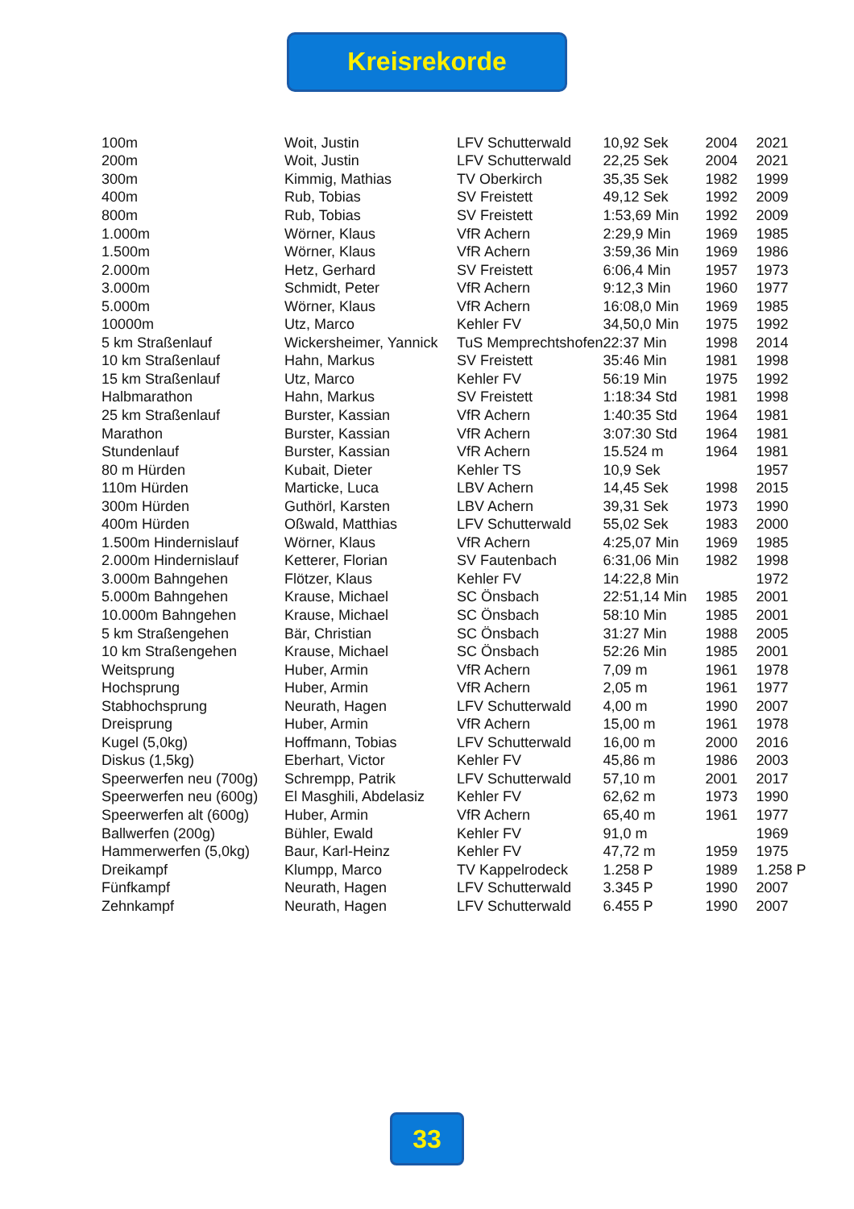Kreisrekorde
| 100m | Woit, Justin | LFV Schutterwald | 10,92 Sek | 2004 | 2021 |
| 200m | Woit, Justin | LFV Schutterwald | 22,25 Sek | 2004 | 2021 |
| 300m | Kimmig, Mathias | TV Oberkirch | 35,35 Sek | 1982 | 1999 |
| 400m | Rub, Tobias | SV Freistett | 49,12 Sek | 1992 | 2009 |
| 800m | Rub, Tobias | SV Freistett | 1:53,69 Min | 1992 | 2009 |
| 1.000m | Wörner, Klaus | VfR Achern | 2:29,9 Min | 1969 | 1985 |
| 1.500m | Wörner, Klaus | VfR Achern | 3:59,36 Min | 1969 | 1986 |
| 2.000m | Hetz, Gerhard | SV Freistett | 6:06,4 Min | 1957 | 1973 |
| 3.000m | Schmidt, Peter | VfR Achern | 9:12,3 Min | 1960 | 1977 |
| 5.000m | Wörner, Klaus | VfR Achern | 16:08,0 Min | 1969 | 1985 |
| 10000m | Utz, Marco | Kehler FV | 34,50,0 Min | 1975 | 1992 |
| 5 km Straßenlauf | Wickersheimer, Yannick | TuS Memprechtshofen | 22:37 Min | 1998 | 2014 |
| 10 km Straßenlauf | Hahn, Markus | SV Freistett | 35:46 Min | 1981 | 1998 |
| 15 km Straßenlauf | Utz, Marco | Kehler FV | 56:19 Min | 1975 | 1992 |
| Halbmarathon | Hahn, Markus | SV Freistett | 1:18:34 Std | 1981 | 1998 |
| 25 km Straßenlauf | Burster, Kassian | VfR Achern | 1:40:35 Std | 1964 | 1981 |
| Marathon | Burster, Kassian | VfR Achern | 3:07:30 Std | 1964 | 1981 |
| Stundenlauf | Burster, Kassian | VfR Achern | 15.524 m | 1964 | 1981 |
| 80 m Hürden | Kubait, Dieter | Kehler TS | 10,9 Sek | | 1957 |
| 110m Hürden | Marticke, Luca | LBV Achern | 14,45 Sek | 1998 | 2015 |
| 300m Hürden | Guthörl, Karsten | LBV Achern | 39,31 Sek | 1973 | 1990 |
| 400m Hürden | Oßwald, Matthias | LFV Schutterwald | 55,02 Sek | 1983 | 2000 |
| 1.500m Hindernislauf | Wörner, Klaus | VfR Achern | 4:25,07 Min | 1969 | 1985 |
| 2.000m Hindernislauf | Ketterer, Florian | SV Fautenbach | 6:31,06 Min | 1982 | 1998 |
| 3.000m Bahngehen | Flötzer, Klaus | Kehler FV | 14:22,8 Min | | 1972 |
| 5.000m Bahngehen | Krause, Michael | SC Önsbach | 22:51,14 Min | 1985 | 2001 |
| 10.000m Bahngehen | Krause, Michael | SC Önsbach | 58:10 Min | 1985 | 2001 |
| 5 km Straßengehen | Bär, Christian | SC Önsbach | 31:27 Min | 1988 | 2005 |
| 10 km Straßengehen | Krause, Michael | SC Önsbach | 52:26 Min | 1985 | 2001 |
| Weitsprung | Huber, Armin | VfR Achern | 7,09 m | 1961 | 1978 |
| Hochsprung | Huber, Armin | VfR Achern | 2,05 m | 1961 | 1977 |
| Stabhochsprung | Neurath, Hagen | LFV Schutterwald | 4,00 m | 1990 | 2007 |
| Dreisprung | Huber, Armin | VfR Achern | 15,00 m | 1961 | 1978 |
| Kugel (5,0kg) | Hoffmann, Tobias | LFV Schutterwald | 16,00 m | 2000 | 2016 |
| Diskus (1,5kg) | Eberhart, Victor | Kehler FV | 45,86 m | 1986 | 2003 |
| Speerwerfen neu (700g) | Schrempp, Patrik | LFV Schutterwald | 57,10 m | 2001 | 2017 |
| Speerwerfen neu (600g) | El Masghili, Abdelasiz | Kehler FV | 62,62 m | 1973 | 1990 |
| Speerwerfen alt (600g) | Huber, Armin | VfR Achern | 65,40 m | 1961 | 1977 |
| Ballwerfen (200g) | Bühler, Ewald | Kehler FV | 91,0 m | | 1969 |
| Hammerwerfen (5,0kg) | Baur, Karl-Heinz | Kehler FV | 47,72 m | 1959 | 1975 |
| Dreikampf | Klumpp, Marco | TV Kappelrodeck | 1.258 P | 1989 | 1.258 P |
| Fünfkampf | Neurath, Hagen | LFV Schutterwald | 3.345 P | 1990 | 2007 |
| Zehnkampf | Neurath, Hagen | LFV Schutterwald | 6.455 P | 1990 | 2007 |
33